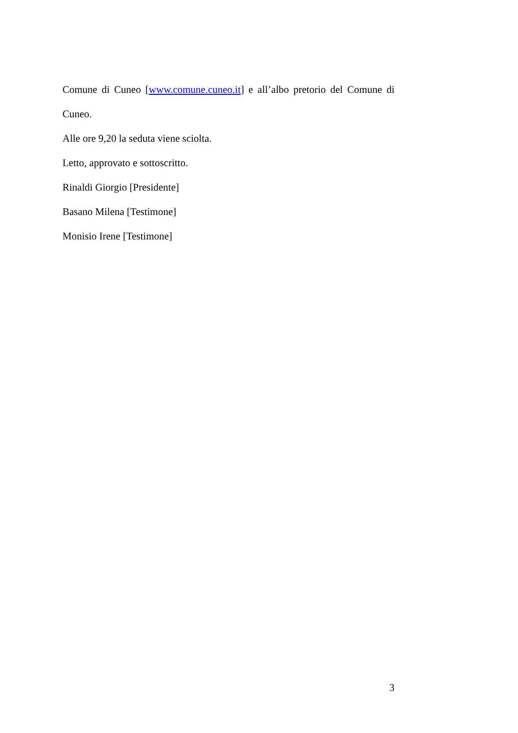Comune di Cuneo [www.comune.cuneo.it] e all’albo pretorio del Comune di
Cuneo.
Alle ore 9,20 la seduta viene sciolta.
Letto, approvato e sottoscritto.
Rinaldi Giorgio [Presidente]
Basano Milena [Testimone]
Monisio Irene [Testimone]
3